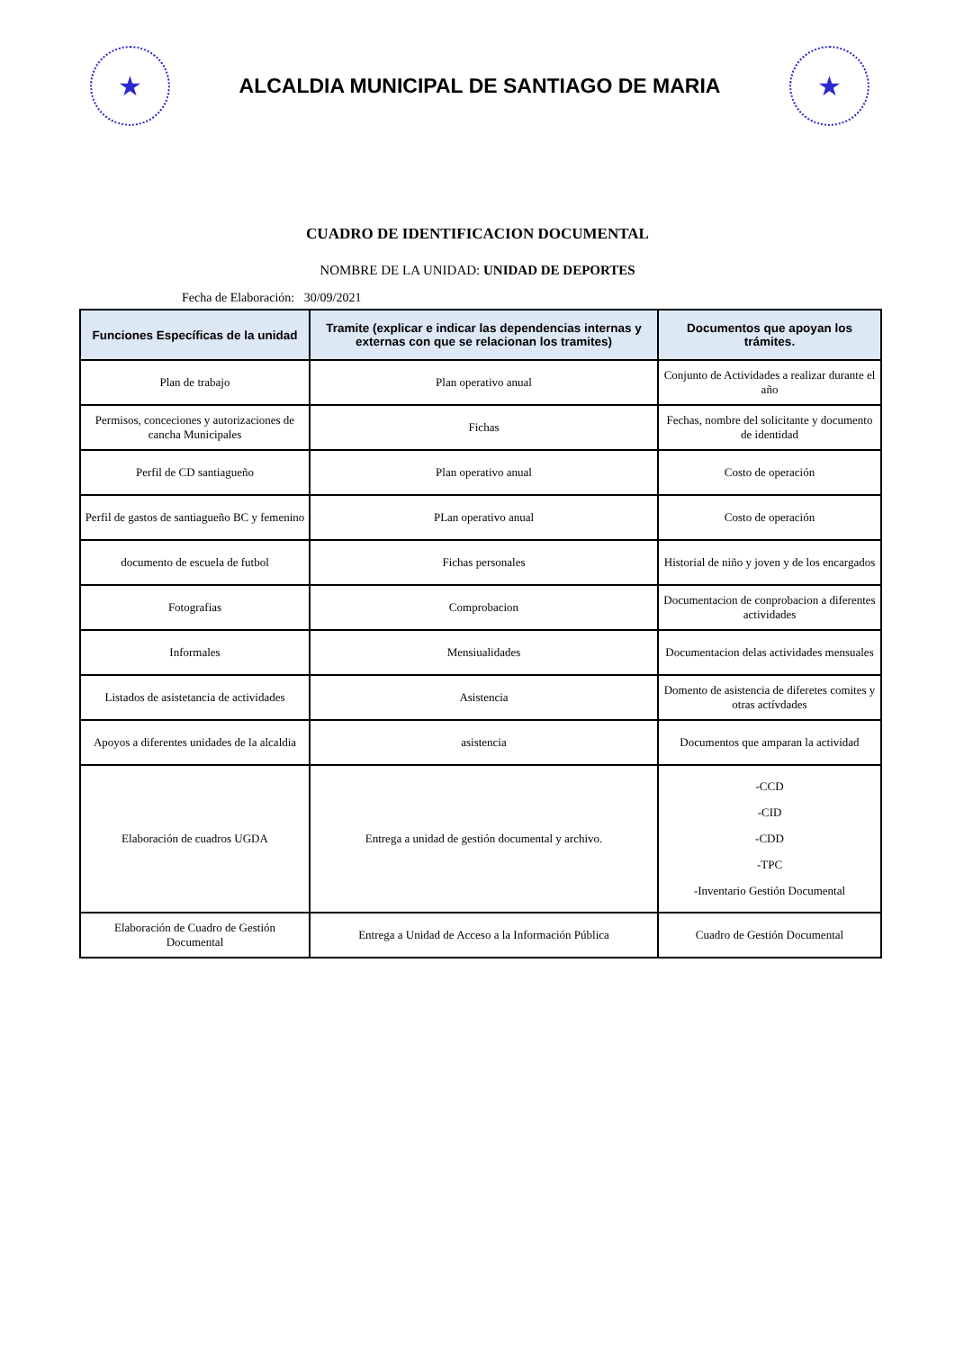★
ALCALDIA MUNICIPAL DE SANTIAGO DE MARIA
★
CUADRO DE IDENTIFICACION DOCUMENTAL
NOMBRE DE LA UNIDAD: UNIDAD DE DEPORTES
Fecha de Elaboración: 30/09/2021
| Funciones Específicas de la unidad | Tramite (explicar e indicar las dependencias internas y externas con que se relacionan los tramites) | Documentos que apoyan los trámites. |
| --- | --- | --- |
| Plan de trabajo | Plan operativo anual | Conjunto de Actividades a realizar durante el año |
| Permisos, conceciones y autorizaciones de cancha Municipales | Fichas | Fechas, nombre del solicitante y documento de identidad |
| Perfil de CD santiagueño | Plan operativo anual | Costo de operación |
| Perfil de gastos de santiagueño BC y femenino | PLan operativo anual | Costo de operación |
| documento de escuela de futbol | Fichas personales | Historial de niño y joven y de los encargados |
| Fotografias | Comprobacion | Documentacion de conprobacion a diferentes actividades |
| Informales | Mensiualidades | Documentacion delas actividades mensuales |
| Listados de asistetancia de actividades | Asistencia | Domento de asistencia de diferetes comites y otras actívdades |
| Apoyos a diferentes unidades de la alcaldia | asistencia | Documentos que amparan la actividad |
| Elaboración de cuadros UGDA | Entrega a unidad de gestión documental y archivo. | -CCD -CID -CDD -TPC -Inventario Gestión Documental |
| Elaboración de Cuadro de Gestión Documental | Entrega a Unidad de Acceso a la Información Pública | Cuadro de Gestión Documental |